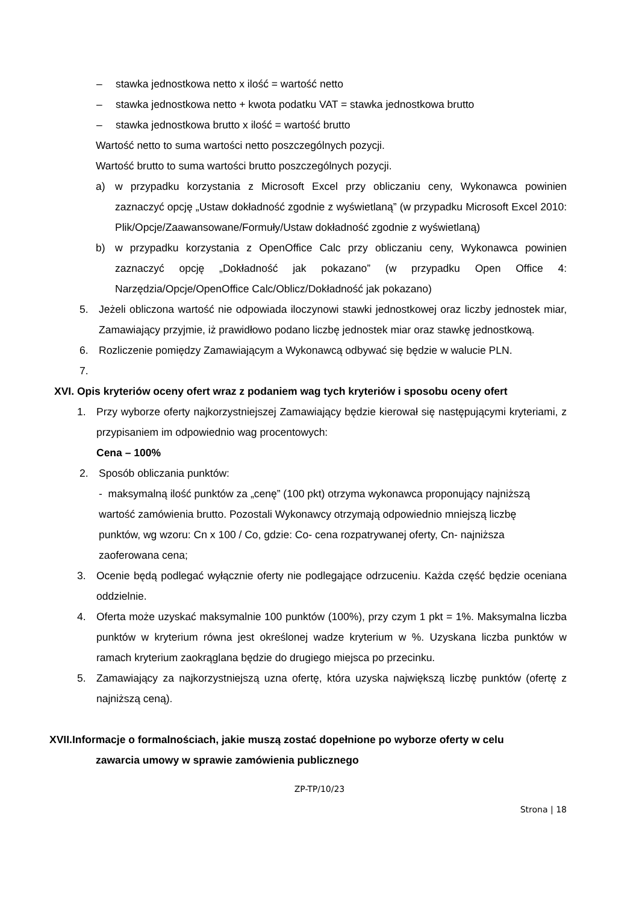– stawka jednostkowa netto x ilość = wartość netto
– stawka jednostkowa netto + kwota podatku VAT = stawka jednostkowa brutto
– stawka jednostkowa brutto x ilość = wartość brutto
Wartość netto to suma wartości netto poszczególnych pozycji.
Wartość brutto to suma wartości brutto poszczególnych pozycji.
a) w przypadku korzystania z Microsoft Excel przy obliczaniu ceny, Wykonawca powinien zaznaczyć opcję „Ustaw dokładność zgodnie z wyświetlaną” (w przypadku Microsoft Excel 2010: Plik/Opcje/Zaawansowane/Formuły/Ustaw dokładność zgodnie z wyświetlaną)
b) w przypadku korzystania z OpenOffice Calc przy obliczaniu ceny, Wykonawca powinien zaznaczyć opcję „Dokładność jak pokazano” (w przypadku Open Office 4: Narzędzia/Opcje/OpenOffice Calc/Oblicz/Dokładność jak pokazano)
5. Jeżeli obliczona wartość nie odpowiada iloczynowi stawki jednostkowej oraz liczby jednostek miar, Zamawiający przyjmie, iż prawidłowo podano liczbę jednostek miar oraz stawkę jednostkową.
6. Rozliczenie pomiędzy Zamawiającym a Wykonawcą odbywać się będzie w walucie PLN.
7.
XVI. Opis kryteriów oceny ofert wraz z podaniem wag tych kryteriów i sposobu oceny ofert
1. Przy wyborze oferty najkorzystniejszej Zamawiający będzie kierował się następującymi kryteriami, z przypisaniem im odpowiednio wag procentowych:
Cena – 100%
2. Sposób obliczania punktów:
- maksymalną ilość punktów za „cenę” (100 pkt) otrzyma wykonawca proponujący najniższą wartość zamówienia brutto. Pozostali Wykonawcy otrzymają odpowiednio mniejszą liczbę punktów, wg wzoru: Cn x 100 / Co, gdzie: Co- cena rozpatrywanej oferty, Cn- najniższa zaoferowana cena;
3. Ocenie będą podlegać wyłącznie oferty nie podlegające odrzuceniu. Każda część będzie oceniana oddzielnie.
4. Oferta może uzyskać maksymalnie 100 punktów (100%), przy czym 1 pkt = 1%. Maksymalna liczba punktów w kryterium równa jest określonej wadze kryterium w %. Uzyskana liczba punktów w ramach kryterium zaokrąglana będzie do drugiego miejsca po przecinku.
5. Zamawiający za najkorzystniejszą uzna ofertę, która uzyska największą liczbę punktów (ofertę z najniższą ceną).
XVII.Informacje o formalnościach, jakie muszą zostać dopełnione po wyborze oferty w celu
zawarcia umowy w sprawie zamówienia publicznego
ZP-TP/10/23
Strona | 18